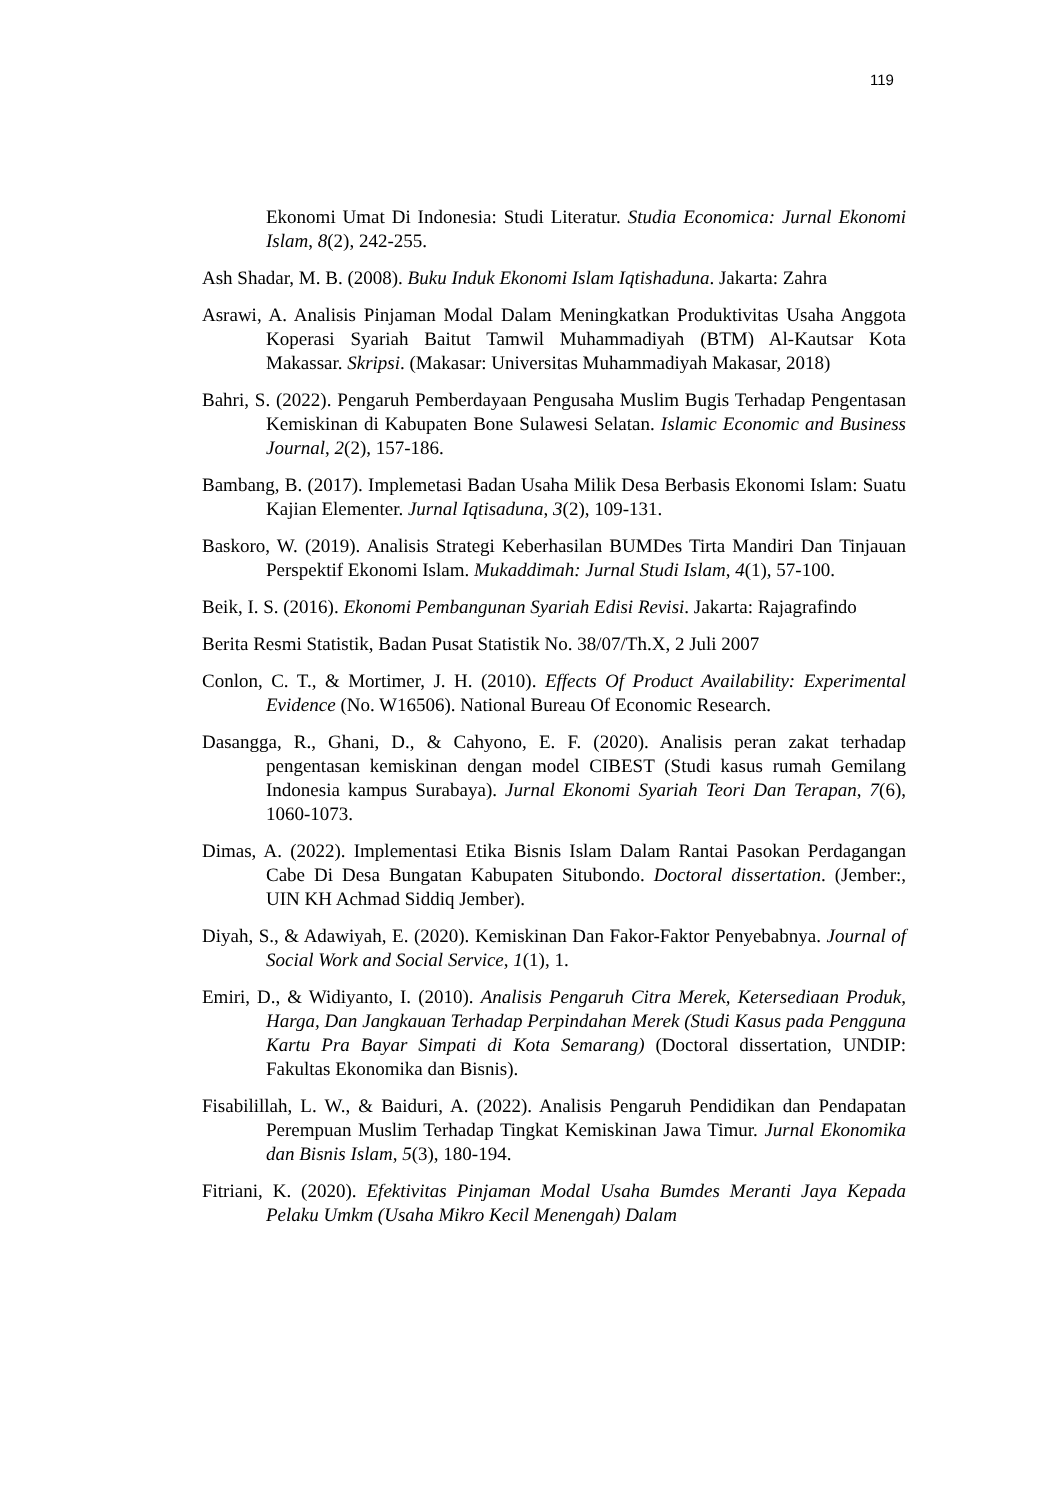119
Ekonomi Umat Di Indonesia: Studi Literatur. Studia Economica: Jurnal Ekonomi Islam, 8(2), 242-255.
Ash Shadar, M. B. (2008). Buku Induk Ekonomi Islam Iqtishaduna. Jakarta: Zahra
Asrawi, A. Analisis Pinjaman Modal Dalam Meningkatkan Produktivitas Usaha Anggota Koperasi Syariah Baitut Tamwil Muhammadiyah (BTM) Al-Kautsar Kota Makassar. Skripsi. (Makasar: Universitas Muhammadiyah Makasar, 2018)
Bahri, S. (2022). Pengaruh Pemberdayaan Pengusaha Muslim Bugis Terhadap Pengentasan Kemiskinan di Kabupaten Bone Sulawesi Selatan. Islamic Economic and Business Journal, 2(2), 157-186.
Bambang, B. (2017). Implemetasi Badan Usaha Milik Desa Berbasis Ekonomi Islam: Suatu Kajian Elementer. Jurnal Iqtisaduna, 3(2), 109-131.
Baskoro, W. (2019). Analisis Strategi Keberhasilan BUMDes Tirta Mandiri Dan Tinjauan Perspektif Ekonomi Islam. Mukaddimah: Jurnal Studi Islam, 4(1), 57-100.
Beik, I. S. (2016). Ekonomi Pembangunan Syariah Edisi Revisi. Jakarta: Rajagrafindo
Berita Resmi Statistik, Badan Pusat Statistik No. 38/07/Th.X, 2 Juli 2007
Conlon, C. T., & Mortimer, J. H. (2010). Effects Of Product Availability: Experimental Evidence (No. W16506). National Bureau Of Economic Research.
Dasangga, R., Ghani, D., & Cahyono, E. F. (2020). Analisis peran zakat terhadap pengentasan kemiskinan dengan model CIBEST (Studi kasus rumah Gemilang Indonesia kampus Surabaya). Jurnal Ekonomi Syariah Teori Dan Terapan, 7(6), 1060-1073.
Dimas, A. (2022). Implementasi Etika Bisnis Islam Dalam Rantai Pasokan Perdagangan Cabe Di Desa Bungatan Kabupaten Situbondo. Doctoral dissertation. (Jember:, UIN KH Achmad Siddiq Jember).
Diyah, S., & Adawiyah, E. (2020). Kemiskinan Dan Fakor-Faktor Penyebabnya. Journal of Social Work and Social Service, 1(1), 1.
Emiri, D., & Widiyanto, I. (2010). Analisis Pengaruh Citra Merek, Ketersediaan Produk, Harga, Dan Jangkauan Terhadap Perpindahan Merek (Studi Kasus pada Pengguna Kartu Pra Bayar Simpati di Kota Semarang) (Doctoral dissertation, UNDIP: Fakultas Ekonomika dan Bisnis).
Fisabilillah, L. W., & Baiduri, A. (2022). Analisis Pengaruh Pendidikan dan Pendapatan Perempuan Muslim Terhadap Tingkat Kemiskinan Jawa Timur. Jurnal Ekonomika dan Bisnis Islam, 5(3), 180-194.
Fitriani, K. (2020). Efektivitas Pinjaman Modal Usaha Bumdes Meranti Jaya Kepada Pelaku Umkm (Usaha Mikro Kecil Menengah) Dalam